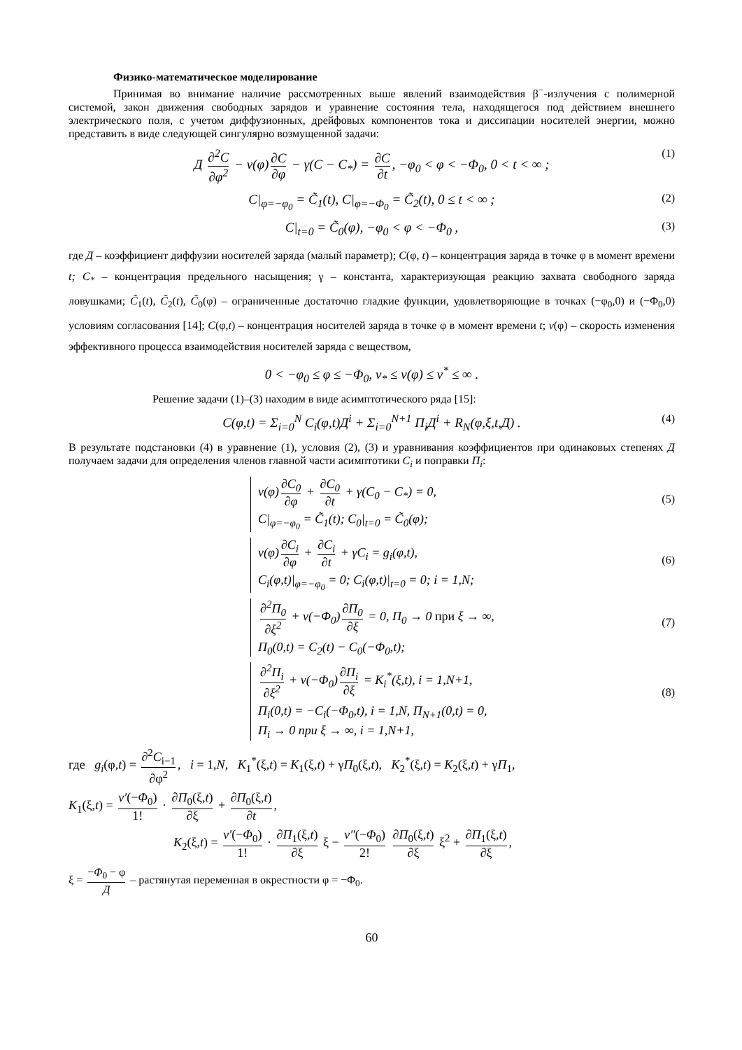Физико-математическое моделирование
Принимая во внимание наличие рассмотренных выше явлений взаимодействия β<sup>−</sup>-излучения с полимерной системой, закон движения свободных зарядов и уравнение состояния тела, находящегося под действием внешнего электрического поля, с учетом диффузионных, дрейфовых компонентов тока и диссипации носителей энергии, можно представить в виде следующей сингулярно возмущенной задачи:
Д ∂<sup>2</sup>C ∂φ<sup>2</sup> − v(φ) ∂C ∂φ − γ(C − C<sub>*</sub>) = ∂C ∂t, −φ<sub>0</sub> < φ < −Φ<sub>0</sub>, 0 < t < ∞ ; (1)
C|<sub>φ=−φ<sub>0</sub></sub> = C̃<sub>1</sub>(t), C|<sub>φ=−Φ<sub>0</sub></sub> = C̃<sub>2</sub>(t), 0 ≤ t < ∞ ; (2)
C|<sub>t=0</sub> = C̃<sub>0</sub>(φ), −φ<sub>0</sub> < φ < −Φ<sub>0</sub> , (3)
где Д – коэффициент диффузии носителей заряда (малый параметр); C(φ, t) – концентрация заряда в точке φ в момент времени t; C<sub>*</sub> – концентрация предельного насыщения; γ – константа, характеризующая реакцию захвата свободного заряда ловушками; C̃<sub>1</sub>(t), C̃<sub>2</sub>(t), C̃<sub>0</sub>(φ) – ограниченные достаточно гладкие функции, удовлетворяющие в точках (−φ<sub>0</sub>,0) и (−Φ<sub>0</sub>,0) условиям согласования [14]; C(φ,t) – концентрация носителей заряда в точке φ в момент времени t; v(φ) – скорость изменения эффективного процесса взаимодействия носителей заряда с веществом,
0 < −φ<sub>0</sub> ≤ φ ≤ −Φ<sub>0</sub>, v<sub>*</sub> ≤ v(φ) ≤ v<sup>*</sup> ≤ ∞ .
Решение задачи (1)–(3) находим в виде асимптотического ряда [15]:
C(φ,t) = Σ<sub>i=0</sub><sup>N</sup> C<sub>i</sub>(φ,t)Д<sup>i</sup> + Σ<sub>i=0</sub><sup>N+1</sup> П<sub>i</sub>Д<sup>i</sup> + R<sub>N</sub>(φ,ξ,t,Д) . (4)
В результате подстановки (4) в уравнение (1), условия (2), (3) и уравнивания коэффициентов при одинаковых степенях Д получаем задачи для определения членов главной части асимптотики C<sub>i</sub> и поправки П<sub>i</sub>:
v(φ) ∂C<sub>0</sub> ∂φ + ∂C<sub>0</sub> ∂t + γ(C<sub>0</sub> − C<sub>*</sub>) = 0,
C|<sub>φ=−φ<sub>0</sub></sub> = C̃<sub>1</sub>(t); C<sub>0</sub>|<sub>t=0</sub> = C̃<sub>0</sub>(φ);
(5)
v(φ) ∂C<sub>i</sub> ∂φ + ∂C<sub>i</sub> ∂t + γC<sub>i</sub> = g<sub>i</sub>(φ,t),
C<sub>i</sub>(φ,t)|<sub>φ=−φ<sub>0</sub></sub> = 0; C<sub>i</sub>(φ,t)|<sub>t=0</sub> = 0; i = 1,N;
(6)
∂<sup>2</sup>П<sub>0</sub> ∂ξ<sup>2</sup> + v(−Φ<sub>0</sub>) ∂П<sub>0</sub> ∂ξ = 0, П<sub>0</sub> → 0 при ξ → ∞,
П<sub>0</sub>(0,t) = C<sub>2</sub>(t) − C<sub>0</sub>(−Φ<sub>0</sub>,t);
(7)
∂<sup>2</sup>П<sub>i</sub> ∂ξ<sup>2</sup> + v(−Φ<sub>0</sub>) ∂П<sub>i</sub> ∂ξ = K<sub>i</sub><sup>*</sup>(ξ,t), i = 1,N+1,
П<sub>i</sub>(0,t) = −C<sub>i</sub>(−Φ<sub>0</sub>,t), i = 1,N, П<sub>N+1</sub>(0,t) = 0,
П<sub>i</sub> → 0 при ξ → ∞, i = 1,N+1,
(8)
где g<sub>i</sub>(φ,t) = ∂<sup>2</sup>C<sub>i−1</sub> ∂φ<sup>2</sup>, i = 1,N, K<sub>1</sub><sup>*</sup>(ξ,t) = K<sub>1</sub>(ξ,t) + γП<sub>0</sub>(ξ,t), K<sub>2</sub><sup>*</sup>(ξ,t) = K<sub>2</sub>(ξ,t) + γП<sub>1</sub>,
K<sub>1</sub>(ξ,t) = v′(−Φ<sub>0</sub>) 1! · ∂П<sub>0</sub>(ξ,t) ∂ξ + ∂П<sub>0</sub>(ξ,t) ∂t,
K<sub>2</sub>(ξ,t) = v′(−Φ<sub>0</sub>) 1! · ∂П<sub>1</sub>(ξ,t) ∂ξ ξ − v″(−Φ<sub>0</sub>) 2! ∂П<sub>0</sub>(ξ,t) ∂ξ ξ<sup>2</sup> + ∂П<sub>1</sub>(ξ,t) ∂ξ,
ξ = −Φ<sub>0</sub> − φ Д – растянутая переменная в окрестности φ = −Φ<sub>0</sub>.
60